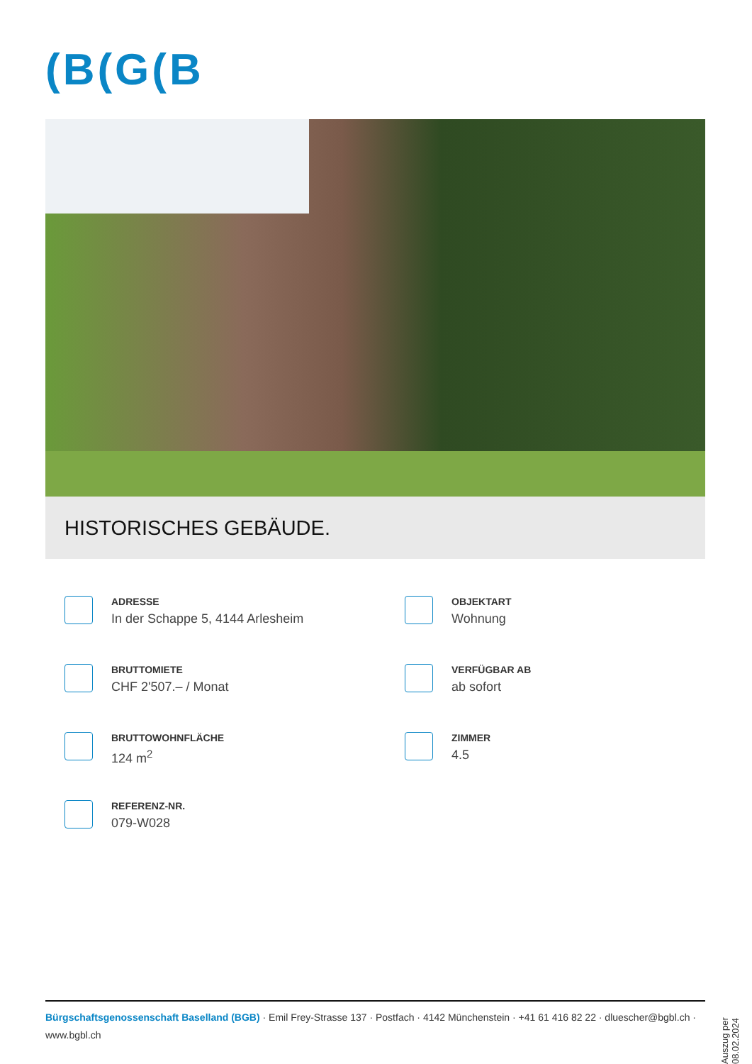(B(G(B
HISTORISCHES GEBÄUDE.
ADRESSE
In der Schappe 5, 4144 Arlesheim
OBJEKTART
Wohnung
BRUTTOMIETE
CHF 2'507.– / Monat
VERFÜGBAR AB
ab sofort
BRUTTOWOHNFLÄCHE
124 m<sup>2</sup>
ZIMMER
4.5
REFERENZ-NR.
079-W028
Auszug per 08.02.2024
Bürgschaftsgenossenschaft Baselland (BGB) · Emil Frey-Strasse 137 · Postfach · 4142 Münchenstein · +41 61 416 82 22 · dluescher@bgbl.ch · www.bgbl.ch